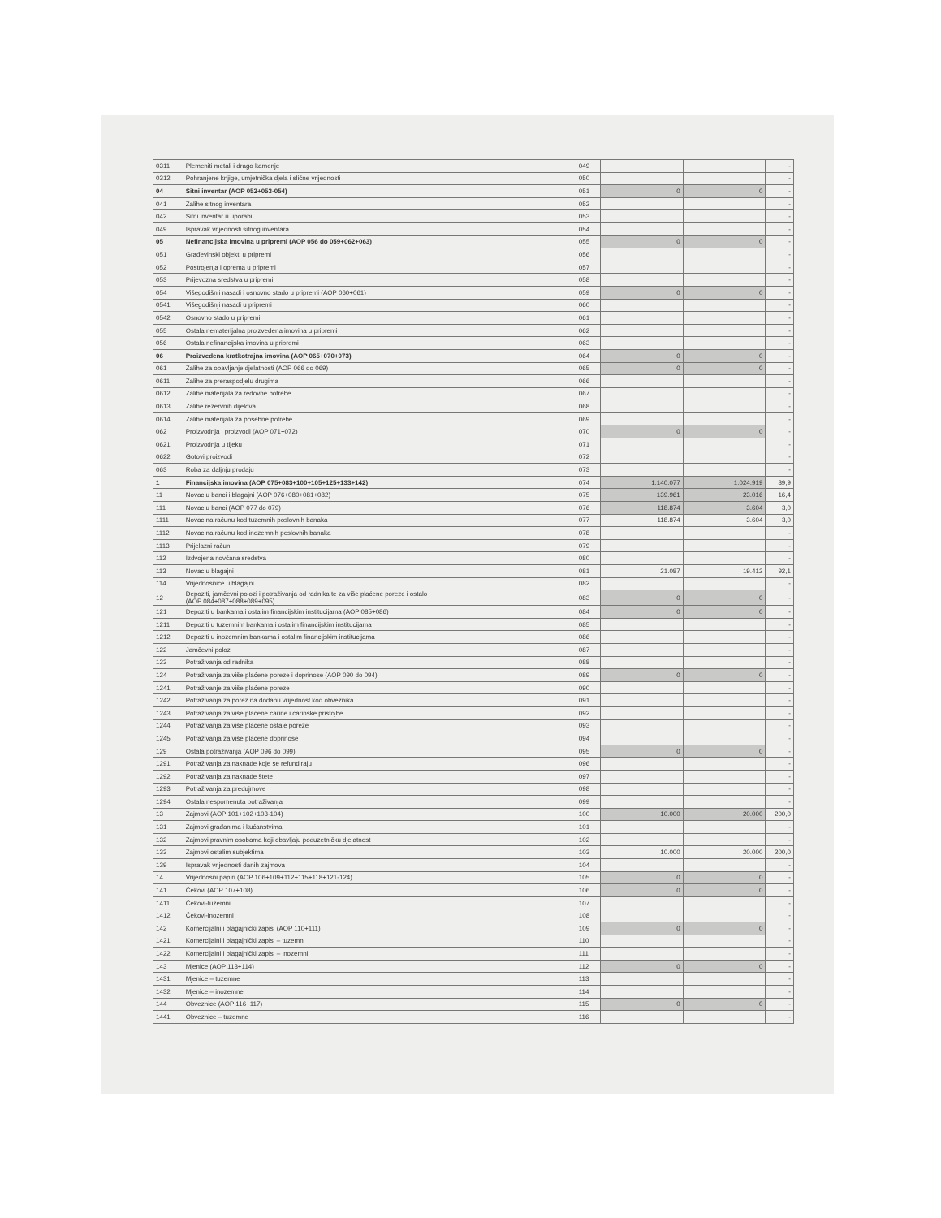| 0311 | Plemeniti metali i drago kamenje | 049 | | | - |
| 0312 | Pohranjene knjige, umjetnička djela i slične vrijednosti | 050 | | | - |
| 04 | Sitni inventar (AOP 052+053-054) | 051 | 0 | 0 | - |
| 041 | Zalihe sitnog inventara | 052 | | | - |
| 042 | Sitni inventar u uporabi | 053 | | | - |
| 049 | Ispravak vrijednosti sitnog inventara | 054 | | | - |
| 05 | Nefinancijska imovina u pripremi (AOP 056 do 059+062+063) | 055 | 0 | 0 | - |
| 051 | Građevinski objekti u pripremi | 056 | | | - |
| 052 | Postrojenja i oprema u pripremi | 057 | | | - |
| 053 | Prijevozna sredstva u pripremi | 058 | | | - |
| 054 | Višegodišnji nasadi i osnovno stado u pripremi (AOP 060+061) | 059 | 0 | 0 | - |
| 0541 | Višegodišnji nasadi u pripremi | 060 | | | - |
| 0542 | Osnovno stado u pripremi | 061 | | | - |
| 055 | Ostala nematerijalna proizvedena imovina u pripremi | 062 | | | - |
| 056 | Ostala nefinancijska imovina u pripremi | 063 | | | - |
| 06 | Proizvedena kratkotrajna imovina (AOP 065+070+073) | 064 | 0 | 0 | - |
| 061 | Zalihe za obavljanje djelatnosti (AOP 066 do 069) | 065 | 0 | 0 | - |
| 0611 | Zalihe za preraspodjelu drugima | 066 | | | - |
| 0612 | Zalihe materijala za redovne potrebe | 067 | | | - |
| 0613 | Zalihe rezervnih dijelova | 068 | | | - |
| 0614 | Zalihe materijala za posebne potrebe | 069 | | | - |
| 062 | Proizvodnja i proizvodi (AOP 071+072) | 070 | 0 | 0 | - |
| 0621 | Proizvodnja u tijeku | 071 | | | - |
| 0622 | Gotovi proizvodi | 072 | | | - |
| 063 | Roba za daljnju prodaju | 073 | | | - |
| 1 | Financijska imovina (AOP 075+083+100+105+125+133+142) | 074 | 1.140.077 | 1.024.919 | 89,9 |
| 11 | Novac u banci i blagajni (AOP 076+080+081+082) | 075 | 139.961 | 23.016 | 16,4 |
| 111 | Novac u banci (AOP 077 do 079) | 076 | 118.874 | 3.604 | 3,0 |
| 1111 | Novac na računu kod tuzemnih poslovnih banaka | 077 | 118.874 | 3.604 | 3,0 |
| 1112 | Novac na računu kod inozemnih poslovnih banaka | 078 | | | - |
| 1113 | Prijelazni račun | 079 | | | - |
| 112 | Izdvojena novčana sredstva | 080 | | | - |
| 113 | Novac u blagajni | 081 | 21.087 | 19.412 | 92,1 |
| 114 | Vrijednosnice u blagajni | 082 | | | - |
| 12 | Depoziti, jamčevni polozi i potraživanja od radnika te za više plaćene poreze i ostalo (AOP 084+087+088+089+095) | 083 | 0 | 0 | - |
| 121 | Depoziti u bankama i ostalim financijskim institucijama (AOP 085+086) | 084 | 0 | 0 | - |
| 1211 | Depoziti u tuzemnim bankama i ostalim financijskim institucijama | 085 | | | - |
| 1212 | Depoziti u inozemnim bankama i ostalim financijskim institucijama | 086 | | | - |
| 122 | Jamčevni polozi | 087 | | | - |
| 123 | Potraživanja od radnika | 088 | | | - |
| 124 | Potraživanja za više plaćene poreze i doprinose (AOP 090 do 094) | 089 | 0 | 0 | - |
| 1241 | Potraživanje za više plaćene poreze | 090 | | | - |
| 1242 | Potraživanja za porez na dodanu vrijednost kod obveznika | 091 | | | - |
| 1243 | Potraživanja za više plaćene carine i carinske pristojbe | 092 | | | - |
| 1244 | Potraživanja za više plaćene ostale poreze | 093 | | | - |
| 1245 | Potraživanja za više plaćene doprinose | 094 | | | - |
| 129 | Ostala potraživanja (AOP 096 do 099) | 095 | 0 | 0 | - |
| 1291 | Potraživanja za naknade koje se refundiraju | 096 | | | - |
| 1292 | Potraživanja za naknade štete | 097 | | | - |
| 1293 | Potraživanja za predujmove | 098 | | | - |
| 1294 | Ostala nespomenuta potraživanja | 099 | | | - |
| 13 | Zajmovi (AOP 101+102+103-104) | 100 | 10.000 | 20.000 | 200,0 |
| 131 | Zajmovi građanima i kućanstvima | 101 | | | - |
| 132 | Zajmovi pravnim osobama koji obavljaju poduzetničku djelatnost | 102 | | | - |
| 133 | Zajmovi ostalim subjektima | 103 | 10.000 | 20.000 | 200,0 |
| 139 | Ispravak vrijednosti danih zajmova | 104 | | | - |
| 14 | Vrijednosni papiri (AOP 106+109+112+115+118+121-124) | 105 | 0 | 0 | - |
| 141 | Čekovi (AOP 107+108) | 106 | 0 | 0 | - |
| 1411 | Čekovi-tuzemni | 107 | | | - |
| 1412 | Čekovi-inozemni | 108 | | | - |
| 142 | Komercijalni i blagajnički zapisi (AOP 110+111) | 109 | 0 | 0 | - |
| 1421 | Komercijalni i blagajnički zapisi – tuzemni | 110 | | | - |
| 1422 | Komercijalni i blagajnički zapisi – inozemni | 111 | | | - |
| 143 | Mjenice (AOP 113+114) | 112 | 0 | 0 | - |
| 1431 | Mjenice – tuzemne | 113 | | | - |
| 1432 | Mjenice – inozemne | 114 | | | - |
| 144 | Obveznice (AOP 116+117) | 115 | 0 | 0 | - |
| 1441 | Obveznice – tuzemne | 116 | | | - |